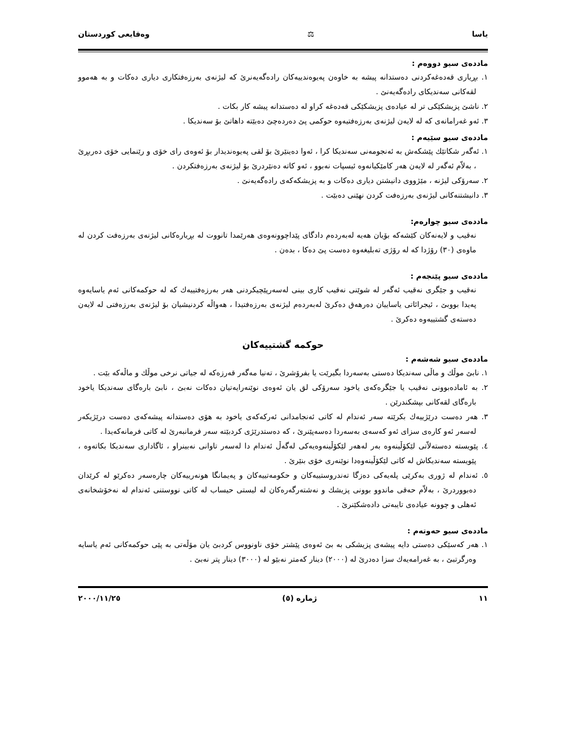یاسا ⚖ وەقایعی کوردستان
ماددەی سیو دووەم :
١. بڕیاری قەدەغەکردنی دەستدانە پیشە بە خاوەن پەیوەندییەکان رادەگەیەنرێ کە لیژنەی بەرزەفتکاری دیاری دەکات و بە هەموو لقەکانی سەندیکای رادەگەیەنێ .
٢. ناشێ پزیشکێکی تر لە عیادەی پزیشکێکی قەدەغە کراو لە دەستدانە پیشە کار بکات .
٣. ئەو غەرامانەی کە لە لایەن لیژنەی بەرزەفتیەوە حوکمی پێ دەردەچێ دەبێتە داهاتێ بۆ سەندیکا .
ماددەی سیو سێیەم :
١. ئەگەر شکاتێك پێشکەش بە ئەنجومەنی سەندیکا کرا ، ئەوا دەینێرێ بۆ لقی پەیوەندیدار بۆ ئەوەی رای خۆی و رێنمایی خۆی دەربڕێ ، بەلاّم ئەگەر لە لایەن هەر کامێکیانەوە ئیسپات نەبوو ، ئەو کاتە دەنێردرێ بۆ لیژنەی بەرزەفتکردن .
٢. سەرۆکی لیژنە ، مێژووی دانیشتن دیاری دەکات و بە پزیشکەکەی رادەگەیەنێ .
٣. دانیشتنەکانی لیژنەی بەرزەفت کردن نهێنی دەبێت .
ماددەی سیو چوارەم:
نەقیب و لایەنەکان کێشەکە بۆیان هەیە لەبەردەم دادگای پێداچوونەوەی هەرێمدا تانووت لە بڕیارەکانی لیژنەی بەرزەفت کردن لە ماوەی (٣٠) رۆژدا کە لە رۆژی تەبلیغەوە دەست پێ دەکا ، بدەن .
ماددەی سیو پێنجەم :
نەقیب و جێگری نەقیب ئەگەر لە شوێنی نەقیب کاری بینی لەسەرپێچیکردنی هەر بەرزەفتییەك کە لە حوکمەکانی ئەم یاسایەوە پەیدا بووبێ ، ئیجرائاتی یاساییان دەرهەق دەکرێ لەبەردەم لیژنەی بەرزەفتیدا ، هەواڵە کردنیشیان بۆ لیژنەی بەرزەفتی لە لایەن دەستەی گشتییەوە دەکرێ .
حوکمە گشتییەکان
ماددەی سیو شەشەم :
١. نابێ موڵك و ماڵی سەندیکا دەستی بەسەردا بگیرێت یا بفرۆشرێ ، تەنیا مەگەر قەرزەکە لە جیاتی نرخی موڵك و ماڵەکە بێت .
٢. بە ئامادەبوونی نەقیب یا جێگرەکەی یاخود سەرۆکی لق یان ئەوەی نوێنەرایەتیان دەکات نەبێ ، نابێ بارەگای سەندیکا یاخود بارەگای لقەکانی بپشکندرێن .
٣. هەر دەست درێژییەك بکرێتە سەر ئەندام لە کاتی ئەنجامدانی ئەرکەکەی یاخود بە هۆی دەستدانە پیشەکەی دەست درێژیکەر لەسەر ئەو کارەی سزای ئەو کەسەی بەسەردا دەسەپێنرێ ، کە دەستدرێژی کردبێتە سەر فرمانبەرێ لە کاتی فرمانەکەیدا .
٤. پێویستە دەستەلاّتی لێکۆڵینەوە بەر لەهەر لێکۆڵینەوەیەکی لەگەڵ ئەندام دا لەسەر تاوانی نەبینراو ، ئاگاداری سەندیکا بکاتەوە ، پێویستە سەندیکاش لە کاتی لێکۆڵینەوەدا نوێنەری خۆی بنێرێ .
٥. ئەندام لە ژوری بەکرێی پلەیەکی دەزگا تەندروستییەکان و حکومەتییەکان و پەیمانگا هونەرییەکان چارەسەر دەکرێو لە کرێدان دەبووردرێ ، بەلاّم حەقی ماندوو بوونی پزیشك و نەشتەرگەرەکان لە لیستی حیساب لە کاتی نووستنی ئەندام لە نەخۆشخانەی ئەهلی و چوونە عیادەی تایبەتی دادەشکێنرێ .
ماددەی سیو حەوتەم :
١. هەر کەسێکی دەستی دایە پیشەی پزیشکی بە بێ ئەوەی پێشتر خۆی ناونووس کردبێ یان مۆڵەتی بە پێی حوکمەکانی ئەم یاسایە وەرگرتبێ ، بە غەرامەیەك سزا دەدرێ لە (٢٠٠٠) دینار کەمتر نەبێو لە (٣٠٠٠) دینار پتر نەبێ .
١١ ژمارە (٥) ٢٠٠٠/١١/٢٥